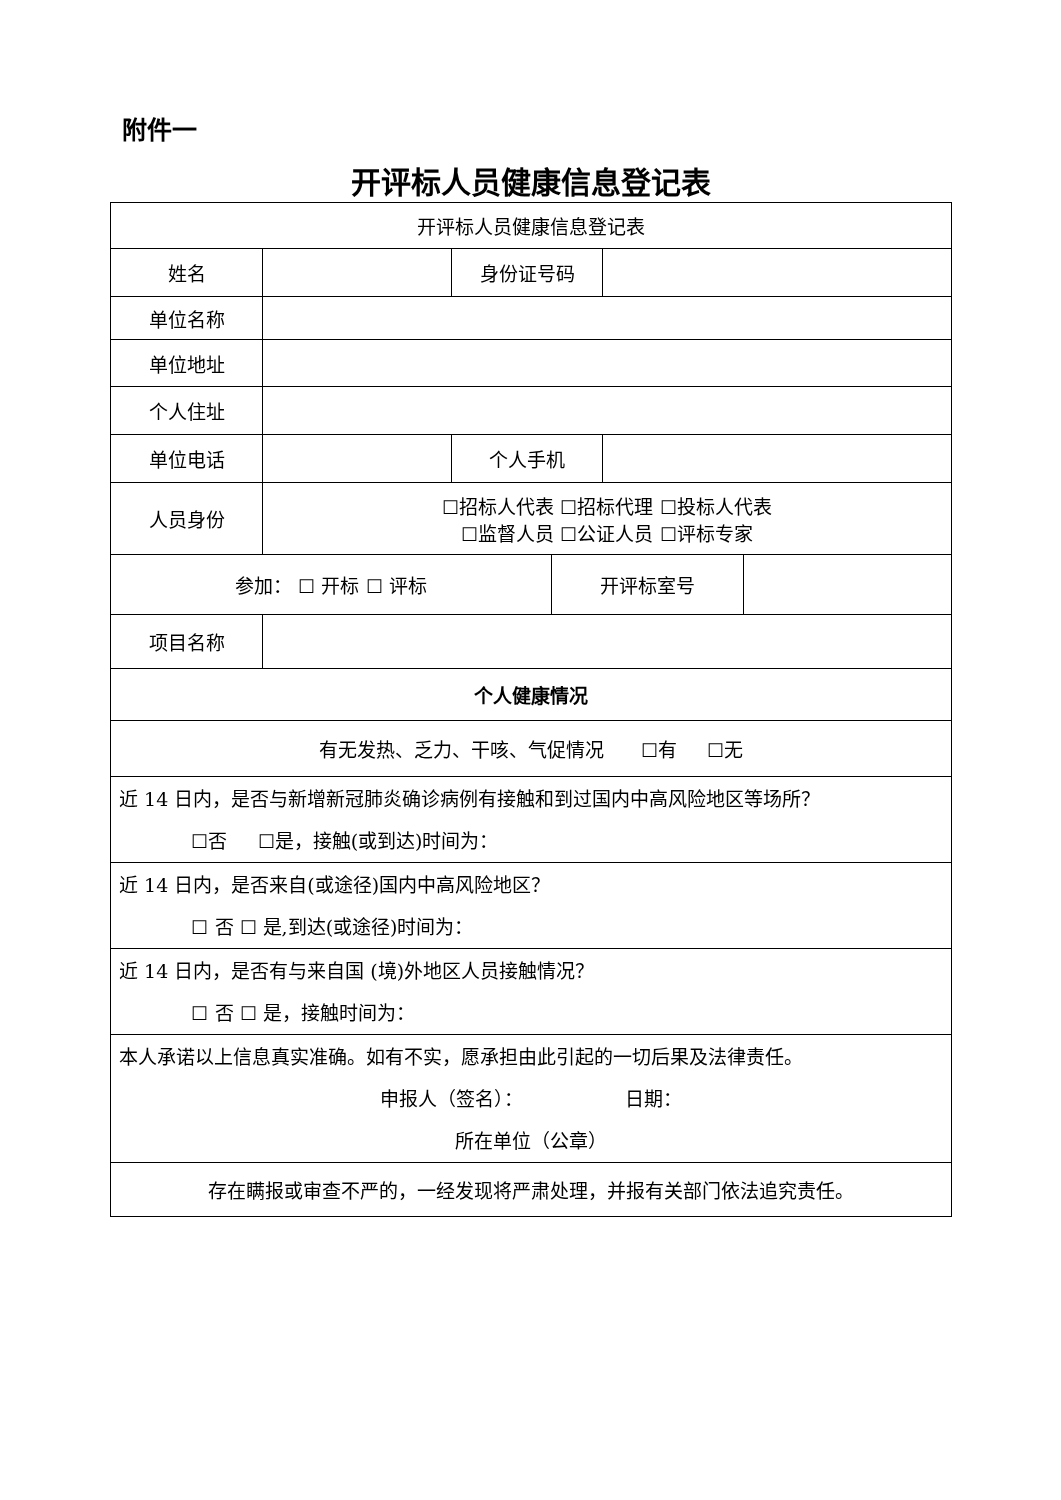附件一
开评标人员健康信息登记表
| 开评标人员健康信息登记表 | | | | | |
| 姓名 | | 身份证号码 | | | |
| 单位名称 | | | | | |
| 单位地址 | | | | | |
| 个人住址 | | | | | |
| 单位电话 | | 个人手机 | | | |
| 人员身份 | ☐招标人代表 ☐招标代理 ☐投标人代表 ☐监督人员 ☐公证人员 ☐评标专家 | | | | |
| 参加： ☐ 开标 ☐ 评标 | | | 开评标室号 | | |
| 项目名称 | | | | | |
| 个人健康情况 | | | | | |
| 有无发热、乏力、干咳、气促情况 ☐有 ☐无 | | | | | |
| 近 14 日内，是否与新增新冠肺炎确诊病例有接触和到过国内中高风险地区等场所？ ☐否 ☐是，接触(或到达)时间为： | | | | | |
| 近 14 日内，是否来自(或途径)国内中高风险地区？ ☐ 否 ☐ 是,到达(或途径)时间为： | | | | | |
| 近 14 日内，是否有与来自国 (境)外地区人员接触情况？ ☐ 否 ☐ 是，接触时间为： | | | | | |
| 本人承诺以上信息真实准确。如有不实，愿承担由此引起的一切后果及法律责任。 申报人（签名）： 日期： 所在单位（公章） | | | | | |
| 存在瞒报或审查不严的，一经发现将严肃处理，并报有关部门依法追究责任。 | | | | | |